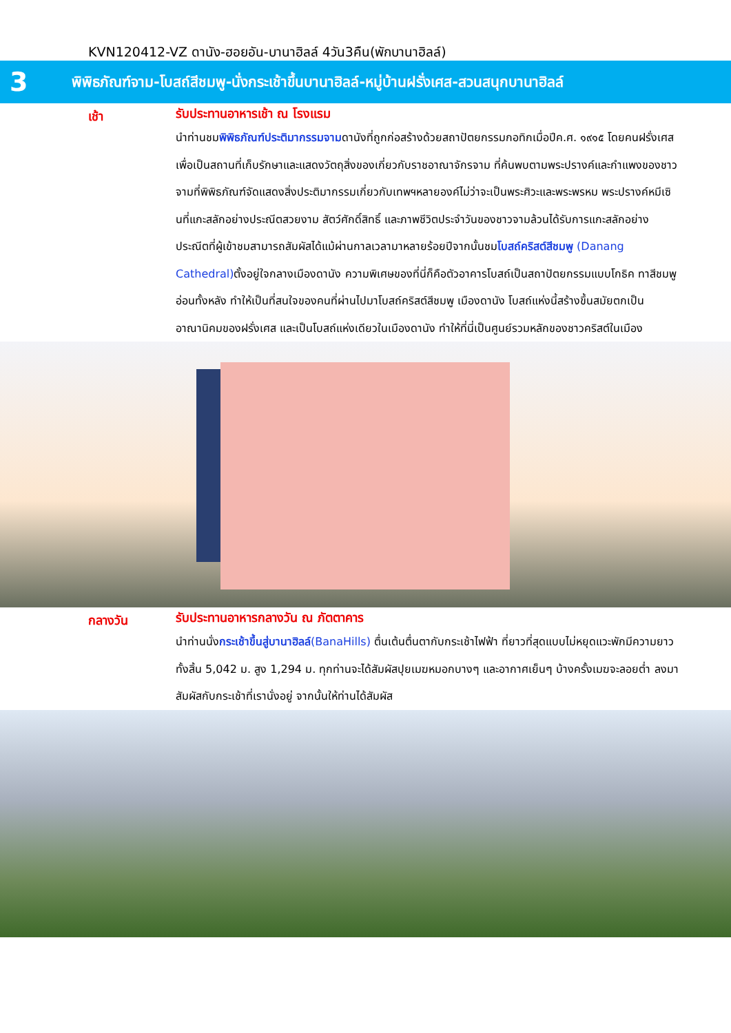KVN120412-VZ ดานัง-ฮอยอัน-บานาฮิลล์ 4วัน3คืน(พักบานาฮิลล์)
3
พิพิธภัณฑ์จาม-โบสถ์สีชมพู-นั่งกระเช้าขึ้นบานาฮิลล์-หมู่บ้านฝรั่งเศส-สวนสนุกบานาฮิลล์
เช้า
รับประทานอาหารเช้า ณ โรงแรม
นำท่านชมพิพิธภัณฑ์ประติมากรรมจามดานังที่ถูกก่อสร้างด้วยสถาปัตยกรรมกอทิกเมื่อปีค.ศ. ๑๙๑๕ โดยคนฝรั่งเศสเพื่อเป็นสถานที่เก็บรักษาและแสดงวัตถุสิ่งของเกี่ยวกับราชอาณาจักรจาม ที่ค้นพบตามพระปรางค์และกำแพงของชาวจามที่พิพิธภัณฑ์จัดแสดงสิ่งประติมากรรมเกี่ยวกับเทพฯหลายองค์ไม่ว่าจะเป็นพระศิวะและพระพรหม พระปรางค์หมีเซินที่แกะสลักอย่างประณีตสวยงาม สัตว์ศักดิ์สิทธิ์ และภาพชีวิตประจำวันของชาวจามล้วนได้รับการแกะสลักอย่างประณีตที่ผู้เข้าชมสามารถสัมผัสได้แม้ผ่านกาลเวลามาหลายร้อยปีจากนั้นชมโบสถ์คริสต์สีชมพู (Danang Cathedral) ตั้งอยู่ใจกลางเมืองดานัง ความพิเศษของที่นี่ก็คือตัวอาคารโบสถ์เป็นสถาปัตยกรรมแบบโกธิค ทาสีชมพูอ่อนทั้งหลัง ทำให้เป็นที่สนใจของคนที่ผ่านไปมาโบสถ์คริสต์สีชมพู เมืองดานัง โบสถ์แห่งนี้สร้างขึ้นสมัยตกเป็นอาณานิคมของฝรั่งเศส และเป็นโบสถ์แห่งเดียวในเมืองดานัง ทำให้ที่นี่เป็นศูนย์รวมหลักของชาวคริสต์ในเมือง
กลางวัน
รับประทานอาหารกลางวัน ณ ภัตตาคาร
นำท่านนั่งกระเช้าขึ้นสู่บานาฮิลล์(BanaHills) ตื่นเต้นตื่นตากับกระเช้าไฟฟ้า ที่ยาวที่สุดแบบไม่หยุดแวะพักมีความยาวทั้งสิ้น 5,042 ม. สูง 1,294 ม. ทุกท่านจะได้สัมผัสปุยเมฆหมอกบางๆ และอากาศเย็นๆ บ้างครั้งเมฆจะลอยต่ำ ลงมาสัมผัสกับกระเช้าที่เรานั่งอยู่ จากนั้นให้ท่านได้สัมผัส